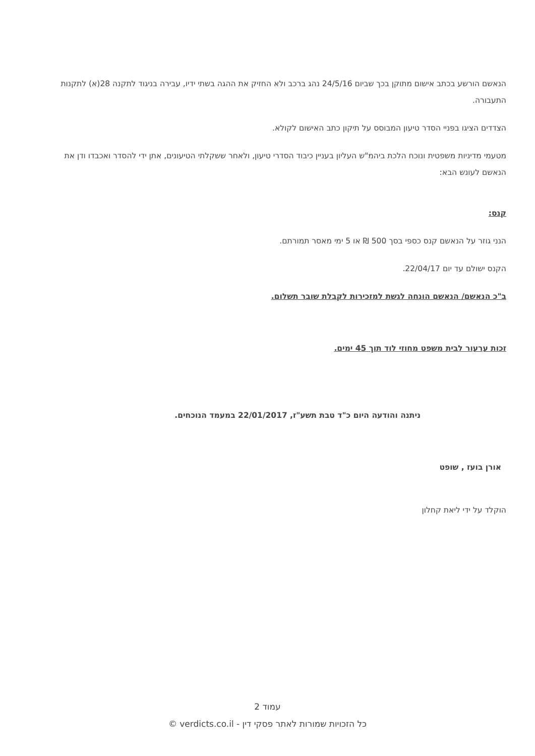הנאשם הורשע בכתב אישום מתוקן בכך שביום 24/5/16 נהג ברכב ולא החזיק את ההגה בשתי ידיו, עבירה בניגוד לתקנה 28(א) לתקנות התעבורה.
הצדדים הציגו בפניי הסדר טיעון המבוסס על תיקון כתב האישום לקולא.
מטעמי מדיניות משפטית ונוכח הלכת ביהמ"ש העליון בעניין כיבוד הסדרי טיעון, ולאחר ששקלתי הטיעונים, אתן ידי להסדר ואכבדו ודן את הנאשם לעונש הבא:
קנס:
הנני גוזר על הנאשם קנס כספי בסך 500 ₪ או 5 ימי מאסר תמורתם.
הקנס ישולם עד יום 22/04/17.
ב"כ הנאשם/ הנאשם הונחה לגשת למזכירות לקבלת שובר תשלום.
זכות ערעור לבית משפט מחוזי לוד תוך 45 ימים.
ניתנה והודעה היום כ"ד טבת תשע"ז, 22/01/2017 במעמד הנוכחים.
אורן בועז , שופט
הוקלד על ידי ליאת קחלון
עמוד 2
כל הזכויות שמורות לאתר פסקי דין - verdicts.co.il ©